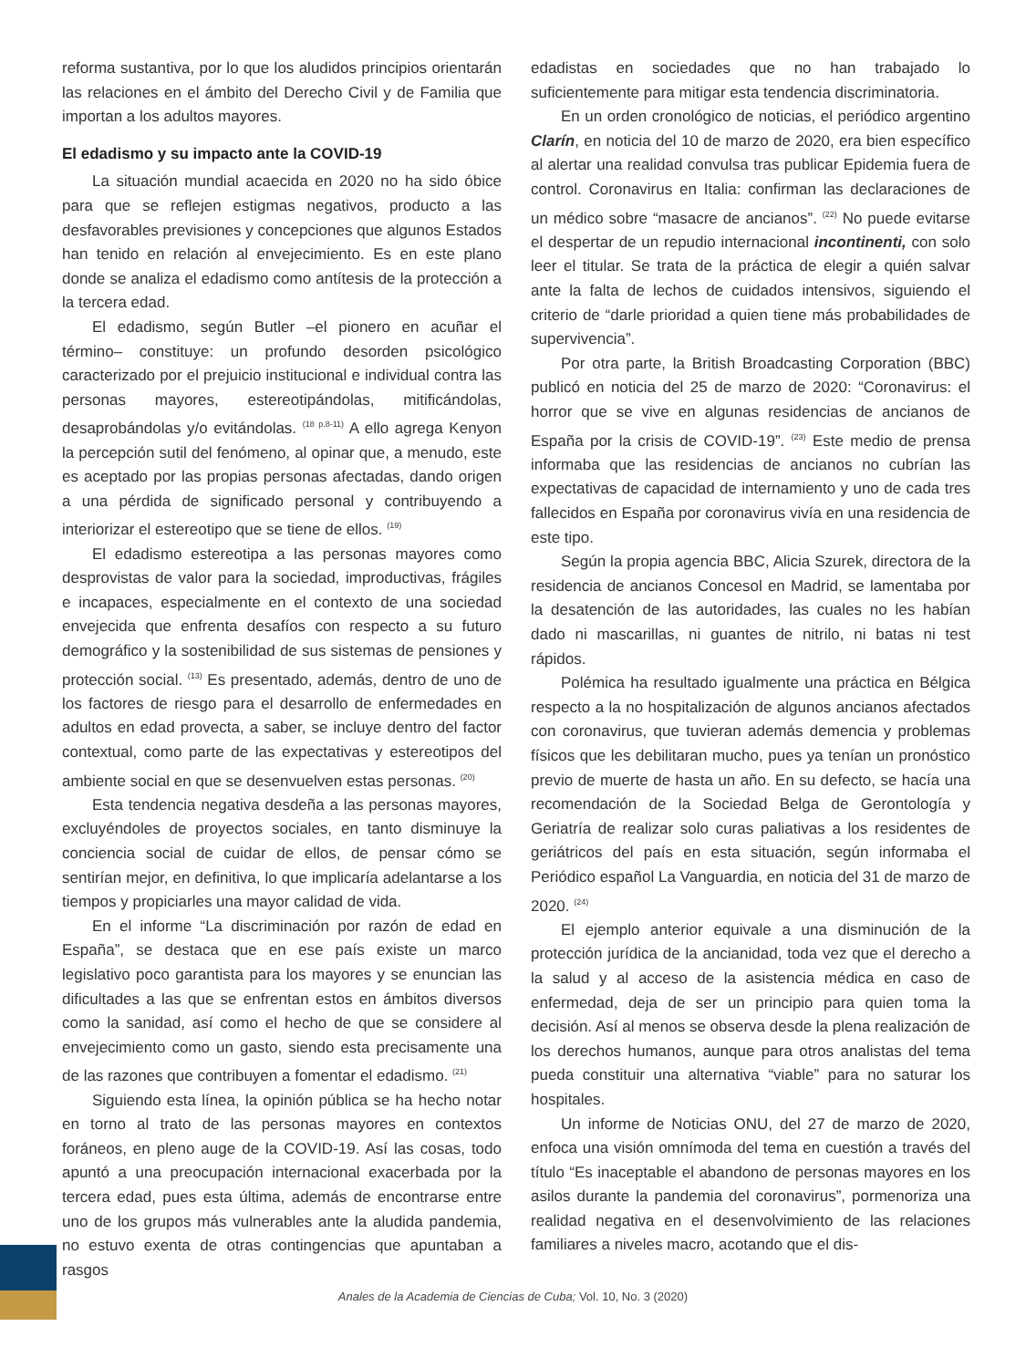reforma sustantiva, por lo que los aludidos principios orientarán las relaciones en el ámbito del Derecho Civil y de Familia que importan a los adultos mayores.
El edadismo y su impacto ante la COVID-19
La situación mundial acaecida en 2020 no ha sido óbice para que se reflejen estigmas negativos, producto a las desfavorables previsiones y concepciones que algunos Estados han tenido en relación al envejecimiento. Es en este plano donde se analiza el edadismo como antítesis de la protección a la tercera edad.
El edadismo, según Butler –el pionero en acuñar el término– constituye: un profundo desorden psicológico caracterizado por el prejuicio institucional e individual contra las personas mayores, estereotipándolas, mitificándolas, desaprobándolas y/o evitándolas. <sup>(18 p.8-11)</sup> A ello agrega Kenyon la percepción sutil del fenómeno, al opinar que, a menudo, este es aceptado por las propias personas afectadas, dando origen a una pérdida de significado personal y contribuyendo a interiorizar el estereotipo que se tiene de ellos. <sup>(19)</sup>
El edadismo estereotipa a las personas mayores como desprovistas de valor para la sociedad, improductivas, frágiles e incapaces, especialmente en el contexto de una sociedad envejecida que enfrenta desafíos con respecto a su futuro demográfico y la sostenibilidad de sus sistemas de pensiones y protección social. <sup>(13)</sup> Es presentado, además, dentro de uno de los factores de riesgo para el desarrollo de enfermedades en adultos en edad provecta, a saber, se incluye dentro del factor contextual, como parte de las expectativas y estereotipos del ambiente social en que se desenvuelven estas personas. <sup>(20)</sup>
Esta tendencia negativa desdeña a las personas mayores, excluyéndoles de proyectos sociales, en tanto disminuye la conciencia social de cuidar de ellos, de pensar cómo se sentirían mejor, en definitiva, lo que implicaría adelantarse a los tiempos y propiciarles una mayor calidad de vida.
En el informe “La discriminación por razón de edad en España”, se destaca que en ese país existe un marco legislativo poco garantista para los mayores y se enuncian las dificultades a las que se enfrentan estos en ámbitos diversos como la sanidad, así como el hecho de que se considere al envejecimiento como un gasto, siendo esta precisamente una de las razones que contribuyen a fomentar el edadismo. <sup>(21)</sup>
Siguiendo esta línea, la opinión pública se ha hecho notar en torno al trato de las personas mayores en contextos foráneos, en pleno auge de la COVID-19. Así las cosas, todo apuntó a una preocupación internacional exacerbada por la tercera edad, pues esta última, además de encontrarse entre uno de los grupos más vulnerables ante la aludida pandemia, no estuvo exenta de otras contingencias que apuntaban a rasgos
edadistas en sociedades que no han trabajado lo suficientemente para mitigar esta tendencia discriminatoria.
En un orden cronológico de noticias, el periódico argentino Clarín, en noticia del 10 de marzo de 2020, era bien específico al alertar una realidad convulsa tras publicar Epidemia fuera de control. Coronavirus en Italia: confirman las declaraciones de un médico sobre “masacre de ancianos”. <sup>(22)</sup> No puede evitarse el despertar de un repudio internacional incontinenti, con solo leer el titular. Se trata de la práctica de elegir a quién salvar ante la falta de lechos de cuidados intensivos, siguiendo el criterio de “darle prioridad a quien tiene más probabilidades de supervivencia”.
Por otra parte, la British Broadcasting Corporation (BBC) publicó en noticia del 25 de marzo de 2020: “Coronavirus: el horror que se vive en algunas residencias de ancianos de España por la crisis de COVID-19”. <sup>(23)</sup> Este medio de prensa informaba que las residencias de ancianos no cubrían las expectativas de capacidad de internamiento y uno de cada tres fallecidos en España por coronavirus vivía en una residencia de este tipo.
Según la propia agencia BBC, Alicia Szurek, directora de la residencia de ancianos Concesol en Madrid, se lamentaba por la desatención de las autoridades, las cuales no les habían dado ni mascarillas, ni guantes de nitrilo, ni batas ni test rápidos.
Polémica ha resultado igualmente una práctica en Bélgica respecto a la no hospitalización de algunos ancianos afectados con coronavirus, que tuvieran además demencia y problemas físicos que les debilitaran mucho, pues ya tenían un pronóstico previo de muerte de hasta un año. En su defecto, se hacía una recomendación de la Sociedad Belga de Gerontología y Geriatría de realizar solo curas paliativas a los residentes de geriátricos del país en esta situación, según informaba el Periódico español La Vanguardia, en noticia del 31 de marzo de 2020. <sup>(24)</sup>
El ejemplo anterior equivale a una disminución de la protección jurídica de la ancianidad, toda vez que el derecho a la salud y al acceso de la asistencia médica en caso de enfermedad, deja de ser un principio para quien toma la decisión. Así al menos se observa desde la plena realización de los derechos humanos, aunque para otros analistas del tema pueda constituir una alternativa “viable” para no saturar los hospitales.
Un informe de Noticias ONU, del 27 de marzo de 2020, enfoca una visión omnímoda del tema en cuestión a través del título “Es inaceptable el abandono de personas mayores en los asilos durante la pandemia del coronavirus”, pormenoriza una realidad negativa en el desenvolvimiento de las relaciones familiares a niveles macro, acotando que el dis-
Anales de la Academia de Ciencias de Cuba; Vol. 10, No. 3 (2020)